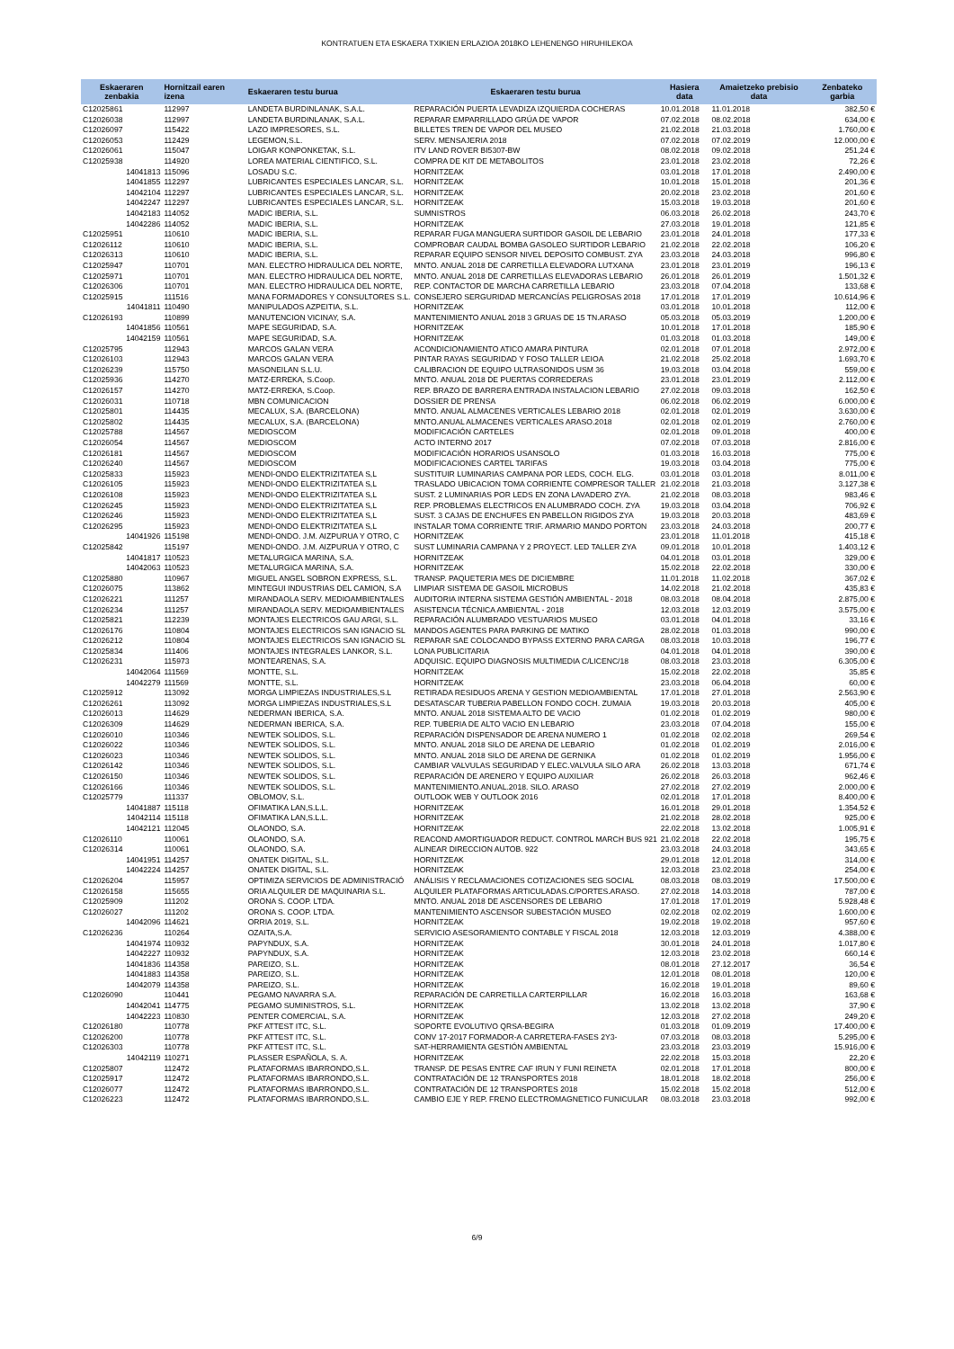KONTRATUEN ETA ESKAERA TXIKIEN ERLAZIOA 2018KO LEHENENGO HIRUHILEKOA
| Eskaeraren zenbakia | Hornitzail earen izena | Eskaeraren testu burua | Eskaeraren testu burua | Hasiera data | Amaietzeko prebisio data | Zenbateko garbia |
| --- | --- | --- | --- | --- | --- | --- |
| C12025861 | 112997 | LANDETA BURDINLANAK, S.A.L. | REPARACIÓN PUERTA LEVADIZA IZQUIERDA COCHERAS | 10.01.2018 | 11.01.2018 | 382,50 € |
| C12026038 | 112997 | LANDETA BURDINLANAK, S.A.L. | REPARAR EMPARRILLADO GRÚA DE VAPOR | 07.02.2018 | 08.02.2018 | 634,00 € |
| C12026097 | 115422 | LAZO IMPRESORES, S.L. | BILLETES TREN DE VAPOR DEL MUSEO | 21.02.2018 | 21.03.2018 | 1.760,00 € |
| C12026053 | 112429 | LEGEMON,S.L. | SERV. MENSAJERIA 2018 | 07.02.2018 | 07.02.2019 | 12.000,00 € |
| C12026061 | 115047 | LOIGAR KONPONKETAK, S.L. | ITV LAND ROVER BI5307-BW | 08.02.2018 | 09.02.2018 | 251,24 € |
| C12025938 | 114920 | LOREA MATERIAL CIENTIFICO, S.L. | COMPRA DE KIT DE METABOLITOS | 23.01.2018 | 23.02.2018 | 72,26 € |
| 14041813 | 115096 | LOSADU S.C. | HORNITZEAK | 03.01.2018 | 17.01.2018 | 2.490,00 € |
| 14041855 | 112297 | LUBRICANTES ESPECIALES LANCAR, S.L. | HORNITZEAK | 10.01.2018 | 15.01.2018 | 201,36 € |
| 14042104 | 112297 | LUBRICANTES ESPECIALES LANCAR, S.L. | HORNITZEAK | 20.02.2018 | 23.02.2018 | 201,60 € |
| 14042247 | 112297 | LUBRICANTES ESPECIALES LANCAR, S.L. | HORNITZEAK | 15.03.2018 | 19.03.2018 | 201,60 € |
| 14042183 | 114052 | MADIC IBERIA, S.L. | SUMNISTROS | 06.03.2018 | 26.02.2018 | 243,70 € |
| 14042286 | 114052 | MADIC IBERIA, S.L. | HORNITZEAK | 27.03.2018 | 19.01.2018 | 121,85 € |
| C12025951 | 110610 | MADIC IBERIA, S.L. | REPARAR FUGA MANGUERA SURTIDOR GASOIL DE LEBARIO | 23.01.2018 | 24.01.2018 | 177,33 € |
| C12026112 | 110610 | MADIC IBERIA, S.L. | COMPROBAR CAUDAL BOMBA GASOLEO SURTIDOR LEBARIO | 21.02.2018 | 22.02.2018 | 106,20 € |
| C12026313 | 110610 | MADIC IBERIA, S.L. | REPARAR EQUIPO SENSOR NIVEL DEPOSITO COMBUST. ZYA | 23.03.2018 | 24.03.2018 | 996,80 € |
| C12025947 | 110701 | MAN. ELECTRO HIDRAULICA DEL NORTE, | MNTO. ANUAL 2018 DE CARRETILLA ELEVADORA LUTXANA | 23.01.2018 | 23.01.2019 | 196,13 € |
| C12025971 | 110701 | MAN. ELECTRO HIDRAULICA DEL NORTE, | MNTO. ANUAL 2018 DE CARRETILLAS ELEVADORAS LEBARIO | 26.01.2018 | 26.01.2019 | 1.501,32 € |
| C12026306 | 110701 | MAN. ELECTRO HIDRAULICA DEL NORTE, | REP. CONTACTOR DE MARCHA CARRETILLA LEBARIO | 23.03.2018 | 07.04.2018 | 133,68 € |
| C12025915 | 111516 | MANA FORMADORES Y CONSULTORES S.L. | CONSEJERO SERGURIDAD MERCANCÍAS PELIGROSAS 2018 | 17.01.2018 | 17.01.2019 | 10.614,96 € |
| 14041811 | 110490 | MANIPULADOS AZPEITIA, S.L. | HORNITZEAK | 03.01.2018 | 10.01.2018 | 112,00 € |
| C12026193 | 110899 | MANUTENCION VICINAY, S.A. | MANTENIMIENTO ANUAL 2018 3 GRUAS DE 15 TN.ARASO | 05.03.2018 | 05.03.2019 | 1.200,00 € |
| 14041856 | 110561 | MAPE SEGURIDAD, S.A. | HORNITZEAK | 10.01.2018 | 17.01.2018 | 185,90 € |
| 14042159 | 110561 | MAPE SEGURIDAD, S.A. | HORNITZEAK | 01.03.2018 | 01.03.2018 | 149,00 € |
| C12025795 | 112943 | MARCOS GALAN VERA | ACONDICIONAMIENTO ATICO AMARA PINTURA | 02.01.2018 | 07.01.2018 | 2.972,00 € |
| C12026103 | 112943 | MARCOS GALAN VERA | PINTAR RAYAS SEGURIDAD Y FOSO TALLER LEIOA | 21.02.2018 | 25.02.2018 | 1.693,70 € |
| C12026239 | 115750 | MASONEILAN S.L.U. | CALIBRACION DE EQUIPO ULTRASONIDOS USM 36 | 19.03.2018 | 03.04.2018 | 559,00 € |
| C12025936 | 114270 | MATZ-ERREKA, S.Coop. | MNTO. ANUAL 2018 DE PUERTAS CORREDERAS | 23.01.2018 | 23.01.2019 | 2.112,00 € |
| C12026157 | 114270 | MATZ-ERREKA, S.Coop. | REP. BRAZO DE BARRERA ENTRADA INSTALACION LEBARIO | 27.02.2018 | 09.03.2018 | 162,50 € |
| C12026031 | 110718 | MBN COMUNICACION | DOSSIER DE PRENSA | 06.02.2018 | 06.02.2019 | 6.000,00 € |
| C12025801 | 114435 | MECALUX, S.A. (BARCELONA) | MNTO. ANUAL ALMACENES VERTICALES LEBARIO 2018 | 02.01.2018 | 02.01.2019 | 3.630,00 € |
| C12025802 | 114435 | MECALUX, S.A. (BARCELONA) | MNTO.ANUAL ALMACENES VERTICALES ARASO.2018 | 02.01.2018 | 02.01.2019 | 2.760,00 € |
| C12025788 | 114567 | MEDIOSCOM | MODIFICACIÓN CARTELES | 02.01.2018 | 09.01.2018 | 400,00 € |
| C12026054 | 114567 | MEDIOSCOM | ACTO INTERNO 2017 | 07.02.2018 | 07.03.2018 | 2.816,00 € |
| C12026181 | 114567 | MEDIOSCOM | MODIFICACIÓN HORARIOS USANSOLO | 01.03.2018 | 16.03.2018 | 775,00 € |
| C12026240 | 114567 | MEDIOSCOM | MODIFICACIONES CARTEL TARIFAS | 19.03.2018 | 03.04.2018 | 775,00 € |
| C12025833 | 115923 | MENDI-ONDO ELEKTRIZITATEA S,L | SUSTITUIR LUMINARIAS CAMPANA POR LEDS, COCH. ELG. | 03.01.2018 | 03.01.2018 | 8.011,00 € |
| C12026105 | 115923 | MENDI-ONDO ELEKTRIZITATEA S,L | TRASLADO UBICACION TOMA CORRIENTE COMPRESOR TALLER | 21.02.2018 | 21.03.2018 | 3.127,38 € |
| C12026108 | 115923 | MENDI-ONDO ELEKTRIZITATEA S,L | SUST. 2 LUMINARIAS POR LEDS EN ZONA LAVADERO ZYA. | 21.02.2018 | 08.03.2018 | 983,46 € |
| C12026245 | 115923 | MENDI-ONDO ELEKTRIZITATEA S,L | REP. PROBLEMAS ELECTRICOS EN ALUMBRADO COCH. ZYA | 19.03.2018 | 03.04.2018 | 706,92 € |
| C12026246 | 115923 | MENDI-ONDO ELEKTRIZITATEA S,L | SUST. 3 CAJAS DE ENCHUFES EN PABELLON RIGIDOS ZYA | 19.03.2018 | 20.03.2018 | 483,69 € |
| C12026295 | 115923 | MENDI-ONDO ELEKTRIZITATEA S,L | INSTALAR TOMA CORRIENTE TRIF. ARMARIO MANDO PORTON | 23.03.2018 | 24.03.2018 | 200,77 € |
| 14041926 | 115198 | MENDI-ONDO. J.M. AIZPURUA Y OTRO, C | HORNITZEAK | 23.01.2018 | 11.01.2018 | 415,18 € |
| C12025842 | 115197 | MENDI-ONDO. J.M. AIZPURUA Y OTRO, C | SUST LUMINARIA CAMPANA Y 2 PROYECT. LED TALLER ZYA | 09.01.2018 | 10.01.2018 | 1.403,12 € |
| 14041817 | 110523 | METALURGICA MARINA, S.A. | HORNITZEAK | 04.01.2018 | 03.01.2018 | 329,00 € |
| 14042063 | 110523 | METALURGICA MARINA, S.A. | HORNITZEAK | 15.02.2018 | 22.02.2018 | 330,00 € |
| C12025880 | 110967 | MIGUEL ANGEL SOBRON EXPRESS, S.L. | TRANSP. PAQUETERIA MES DE DICIEMBRE | 11.01.2018 | 11.02.2018 | 367,02 € |
| C12026075 | 113862 | MINTEGUI INDUSTRIAS DEL CAMION, S.A | LIMPIAR SISTEMA DE GASOIL MICROBUS | 14.02.2018 | 21.02.2018 | 435,83 € |
| C12026221 | 111257 | MIRANDAOLA SERV. MEDIOAMBIENTALES | AUDITORIA INTERNA SISTEMA GESTIÓN AMBIENTAL - 2018 | 08.03.2018 | 08.04.2018 | 2.875,00 € |
| C12026234 | 111257 | MIRANDAOLA SERV. MEDIOAMBIENTALES | ASISTENCIA TÉCNICA AMBIENTAL - 2018 | 12.03.2018 | 12.03.2019 | 3.575,00 € |
| C12025821 | 112239 | MONTAJES ELECTRICOS GAU ARGI, S.L. | REPARACIÓN ALUMBRADO VESTUARIOS MUSEO | 03.01.2018 | 04.01.2018 | 33,16 € |
| C12026176 | 110804 | MONTAJES ELECTRICOS SAN IGNACIO SL | MANDOS AGENTES PARA PARKING DE MATIKO | 28.02.2018 | 01.03.2018 | 990,00 € |
| C12026212 | 110804 | MONTAJES ELECTRICOS SAN IGNACIO SL | REPARAR SAE COLOCANDO BYPASS EXTERNO PARA CARGA | 08.03.2018 | 10.03.2018 | 196,77 € |
| C12025834 | 111406 | MONTAJES INTEGRALES LANKOR, S.L. | LONA PUBLICITARIA | 04.01.2018 | 04.01.2018 | 390,00 € |
| C12026231 | 115973 | MONTEARENAS, S.A. | ADQUISIC. EQUIPO DIAGNOSIS MULTIMEDIA C/LICENC/18 | 08.03.2018 | 23.03.2018 | 6.305,00 € |
| 14042064 | 111569 | MONTTE, S.L. | HORNITZEAK | 15.02.2018 | 22.02.2018 | 35,85 € |
| 14042279 | 111569 | MONTTE, S.L. | HORNITZEAK | 23.03.2018 | 06.04.2018 | 60,00 € |
| C12025912 | 113092 | MORGA LIMPIEZAS INDUSTRIALES,S.L | RETIRADA RESIDUOS ARENA Y GESTION MEDIOAMBIENTAL | 17.01.2018 | 27.01.2018 | 2.563,90 € |
| C12026261 | 113092 | MORGA LIMPIEZAS INDUSTRIALES,S.L | DESATASCAR TUBERIA PABELLON FONDO COCH. ZUMAIA | 19.03.2018 | 20.03.2018 | 405,00 € |
| C12026013 | 114629 | NEDERMAN IBERICA, S.A. | MNTO. ANUAL 2018 SISTEMA ALTO DE VACIO | 01.02.2018 | 01.02.2019 | 980,00 € |
| C12026309 | 114629 | NEDERMAN IBERICA, S.A. | REP. TUBERIA DE ALTO VACIO EN LEBARIO | 23.03.2018 | 07.04.2018 | 155,00 € |
| C12026010 | 110346 | NEWTEK SOLIDOS, S.L. | REPARACIÓN DISPENSADOR DE ARENA NUMERO 1 | 01.02.2018 | 02.02.2018 | 269,54 € |
| C12026022 | 110346 | NEWTEK SOLIDOS, S.L. | MNTO. ANUAL 2018 SILO DE ARENA DE LEBARIO | 01.02.2018 | 01.02.2019 | 2.016,00 € |
| C12026023 | 110346 | NEWTEK SOLIDOS, S.L. | MNTO. ANUAL 2018 SILO DE ARENA DE GERNIKA | 01.02.2018 | 01.02.2019 | 1.956,00 € |
| C12026142 | 110346 | NEWTEK SOLIDOS, S.L. | CAMBIAR VALVULAS SEGURIDAD Y ELEC.VALVULA SILO ARA | 26.02.2018 | 13.03.2018 | 671,74 € |
| C12026150 | 110346 | NEWTEK SOLIDOS, S.L. | REPARACIÓN DE ARENERO Y EQUIPO AUXILIAR | 26.02.2018 | 26.03.2018 | 962,46 € |
| C12026166 | 110346 | NEWTEK SOLIDOS, S.L. | MANTENIMIENTO.ANUAL.2018. SILO. ARASO | 27.02.2018 | 27.02.2019 | 2.000,00 € |
| C12025779 | 111337 | OBLOMOV, S.L. | OUTLOOK WEB Y OUTLOOK 2016 | 02.01.2018 | 17.01.2018 | 8.400,00 € |
| 14041887 | 115118 | OFIMATIKA LAN,S.L.L. | HORNITZEAK | 16.01.2018 | 29.01.2018 | 1.354,52 € |
| 14042114 | 115118 | OFIMATIKA LAN,S.L.L. | HORNITZEAK | 21.02.2018 | 28.02.2018 | 925,00 € |
| 14042121 | 112045 | OLAONDO, S.A. | HORNITZEAK | 22.02.2018 | 13.02.2018 | 1.005,91 € |
| C12026110 | 110061 | OLAONDO, S.A. | REACOND AMORTIGUADOR REDUCT. CONTROL MARCH BUS 921 | 21.02.2018 | 22.02.2018 | 195,75 € |
| C12026314 | 110061 | OLAONDO, S.A. | ALINEAR DIRECCION AUTOB. 922 | 23.03.2018 | 24.03.2018 | 343,65 € |
| 14041951 | 114257 | ONATEK DIGITAL, S.L. | HORNITZEAK | 29.01.2018 | 12.01.2018 | 314,00 € |
| 14042224 | 114257 | ONATEK DIGITAL, S.L. | HORNITZEAK | 12.03.2018 | 23.02.2018 | 254,00 € |
| C12026204 | 115957 | OPTIMIZA SERVICIOS DE ADMINISTRACIÓ | ANÁLISIS Y RECLAMACIONES COTIZACIONES SEG SOCIAL | 08.03.2018 | 08.03.2019 | 17.500,00 € |
| C12026158 | 115655 | ORIA ALQUILER DE MAQUINARIA S.L. | ALQUILER PLATAFORMAS ARTICULADAS.C/PORTES.ARASO. | 27.02.2018 | 14.03.2018 | 787,00 € |
| C12025909 | 111202 | ORONA S. COOP. LTDA. | MNTO. ANUAL 2018 DE ASCENSORES DE LEBARIO | 17.01.2018 | 17.01.2019 | 5.928,48 € |
| C12026027 | 111202 | ORONA S. COOP. LTDA. | MANTENIMIENTO ASCENSOR SUBESTACIÓN MUSEO | 02.02.2018 | 02.02.2019 | 1.600,00 € |
| 14042096 | 114621 | ORRIA 2019, S.L. | HORNITZEAK | 19.02.2018 | 19.02.2018 | 957,60 € |
| C12026236 | 110264 | OZAITA,S.A. | SERVICIO ASESORAMIENTO CONTABLE Y FISCAL 2018 | 12.03.2018 | 12.03.2019 | 4.388,00 € |
| 14041974 | 110932 | PAPYNDUX, S.A. | HORNITZEAK | 30.01.2018 | 24.01.2018 | 1.017,80 € |
| 14042227 | 110932 | PAPYNDUX, S.A. | HORNITZEAK | 12.03.2018 | 23.02.2018 | 660,14 € |
| 14041836 | 114358 | PAREIZO, S.L. | HORNITZEAK | 08.01.2018 | 27.12.2017 | 36,54 € |
| 14041883 | 114358 | PAREIZO, S.L. | HORNITZEAK | 12.01.2018 | 08.01.2018 | 120,00 € |
| 14042079 | 114358 | PAREIZO, S.L. | HORNITZEAK | 16.02.2018 | 19.01.2018 | 89,60 € |
| C12026090 | 110441 | PEGAMO NAVARRA S.A. | REPARACIÓN DE CARRETILLA CARTERPILLAR | 16.02.2018 | 16.03.2018 | 163,68 € |
| 14042041 | 114775 | PEGAMO SUMINISTROS, S.L. | HORNITZEAK | 13.02.2018 | 13.02.2018 | 37,90 € |
| 14042223 | 110830 | PENTER COMERCIAL, S.A. | HORNITZEAK | 12.03.2018 | 27.02.2018 | 249,20 € |
| C12026180 | 110778 | PKF ATTEST ITC, S.L. | SOPORTE EVOLUTIVO QRSA-BEGIRA | 01.03.2018 | 01.09.2019 | 17.400,00 € |
| C12026200 | 110778 | PKF ATTEST ITC, S.L. | CONV 17-2017 FORMADOR-A CARRETERA-FASES 2Y3- | 07.03.2018 | 08.03.2018 | 5.295,00 € |
| C12026303 | 110778 | PKF ATTEST ITC, S.L. | SAT-HERRAMIENTA GESTIÓN AMBIENTAL | 23.03.2018 | 23.03.2019 | 15.916,00 € |
| 14042119 | 110271 | PLASSER ESPAÑOLA, S. A. | HORNITZEAK | 22.02.2018 | 15.03.2018 | 22,20 € |
| C12025807 | 112472 | PLATAFORMAS IBARRONDO,S.L. | TRANSP. DE PESAS ENTRE CAF IRUN Y FUNI REINETA | 02.01.2018 | 17.01.2018 | 800,00 € |
| C12025917 | 112472 | PLATAFORMAS IBARRONDO,S.L. | CONTRATACIÓN DE 12 TRANSPORTES 2018 | 18.01.2018 | 18.02.2018 | 256,00 € |
| C12026077 | 112472 | PLATAFORMAS IBARRONDO,S.L. | CONTRATACIÓN DE 12 TRANSPORTES 2018 | 15.02.2018 | 15.02.2018 | 512,00 € |
| C12026223 | 112472 | PLATAFORMAS IBARRONDO,S.L. | CAMBIO EJE Y REP. FRENO ELECTROMAGNETICO FUNICULAR | 08.03.2018 | 23.03.2018 | 992,00 € |
6/9